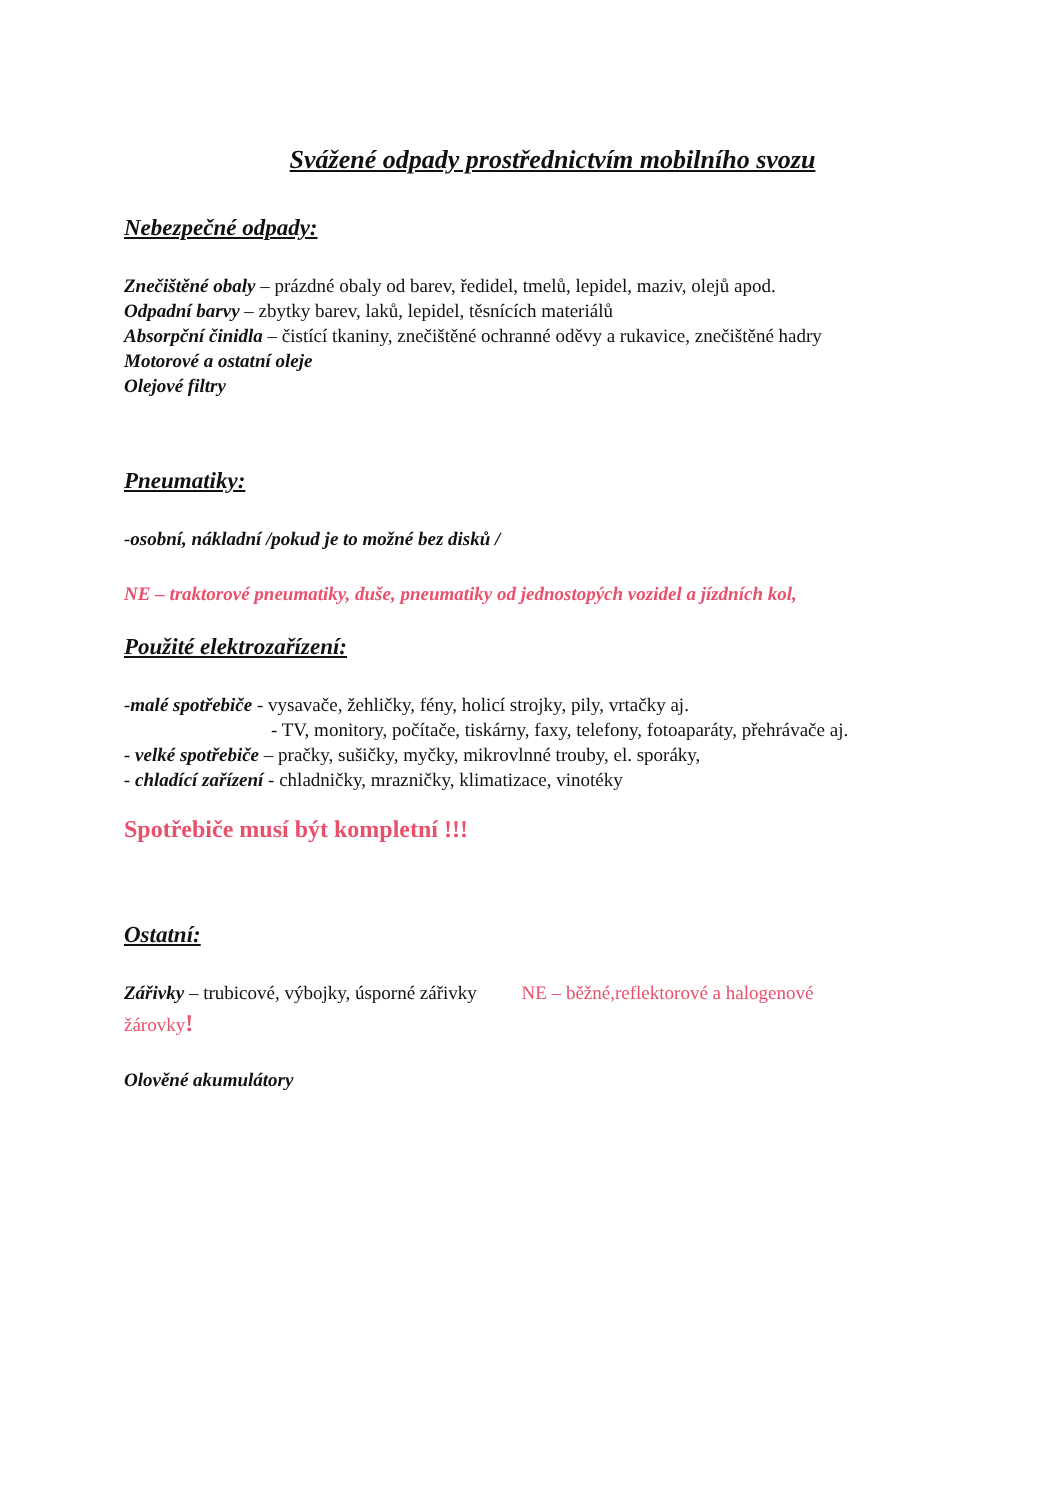Svážené odpady prostřednictvím mobilního svozu
Nebezpečné odpady:
Znečištěné obaly – prázdné obaly od barev, ředidel, tmelů, lepidel, maziv, olejů apod.
Odpadní barvy – zbytky barev, laků, lepidel, těsnících materiálů
Absorpční činidla – čistící tkaniny, znečištěné ochranné oděvy a rukavice, znečištěné hadry
Motorové a ostatní oleje
Olejové filtry
Pneumatiky:
-osobní, nákladní /pokud je to možné bez disků /
NE – traktorové pneumatiky, duše, pneumatiky od jednostopých vozidel a jízdních kol,
Použité elektrozařízení:
-malé spotřebiče - vysavače, žehličky, fény, holicí strojky, pily, vrtačky aj.
- TV, monitory, počítače, tiskárny, faxy, telefony, fotoaparáty, přehrávače aj.
- velké spotřebiče – pračky, sušičky, myčky, mikrovlnné trouby, el. sporáky,
- chladící zařízení - chladničky, mrazničky, klimatizace, vinotéky
Spotřebiče musí být kompletní !!!
Ostatní:
Zářivky – trubicové, výbojky, úsporné zářivky NE – běžné,reflektorové a halogenové
žárovky!
Olověné akumulátory